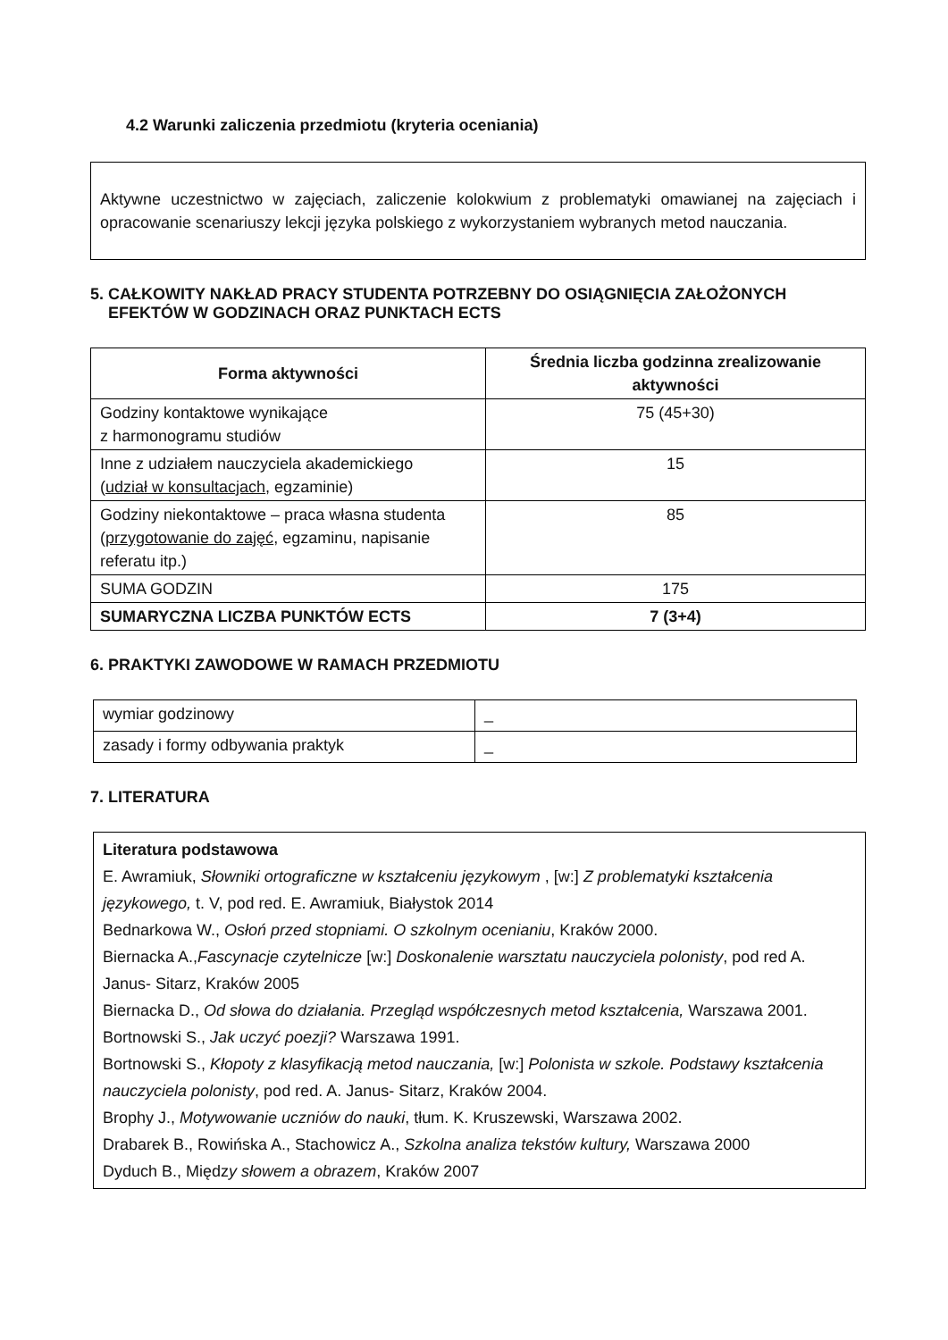4.2 Warunki zaliczenia przedmiotu (kryteria oceniania)
Aktywne uczestnictwo w zajęciach, zaliczenie kolokwium z problematyki omawianej na zajęciach i opracowanie scenariuszy lekcji języka polskiego z wykorzystaniem wybranych metod nauczania.
5. CAŁKOWITY NAKŁAD PRACY STUDENTA POTRZEBNY DO OSIĄGNIĘCIA ZAŁOŻONYCH
EFEKTÓW W GODZINACH ORAZ PUNKTACH ECTS
| Forma aktywności | Średnia liczba godzinna zrealizowanie aktywności |
| --- | --- |
| Godziny kontaktowe wynikające z harmonogramu studiów | 75 (45+30) |
| Inne z udziałem nauczyciela akademickiego ( udział w konsultacjach , egzaminie) | 15 |
| Godziny niekontaktowe – praca własna studenta ( przygotowanie do zajęć , egzaminu, napisanie referatu itp.) | 85 |
| SUMA GODZIN | 175 |
| SUMARYCZNA LICZBA PUNKTÓW ECTS | 7 (3+4) |
6. PRAKTYKI ZAWODOWE W RAMACH PRZEDMIOTU
| wymiar godzinowy | _ |
| zasady i formy odbywania praktyk | _ |
7. LITERATURA
Literatura podstawowa
E. Awramiuk, Słowniki ortograficzne w kształceniu językowym , [w:] Z problematyki kształcenia językowego, t. V, pod red. E. Awramiuk, Białystok 2014
Bednarkowa W., Osłoń przed stopniami. O szkolnym ocenianiu, Kraków 2000.
Biernacka A.,Fascynacje czytelnicze [w:] Doskonalenie warsztatu nauczyciela polonisty, pod red A. Janus- Sitarz, Kraków 2005
Biernacka D., Od słowa do działania. Przegląd współczesnych metod kształcenia, Warszawa 2001.
Bortnowski S., Jak uczyć poezji? Warszawa 1991.
Bortnowski S., Kłopoty z klasyfikacją metod nauczania, [w:] Polonista w szkole. Podstawy kształcenia nauczyciela polonisty, pod red. A. Janus- Sitarz, Kraków 2004.
Brophy J., Motywowanie uczniów do nauki, tłum. K. Kruszewski, Warszawa 2002.
Drabarek B., Rowińska A., Stachowicz A., Szkolna analiza tekstów kultury, Warszawa 2000
Dyduch B., Między słowem a obrazem, Kraków 2007